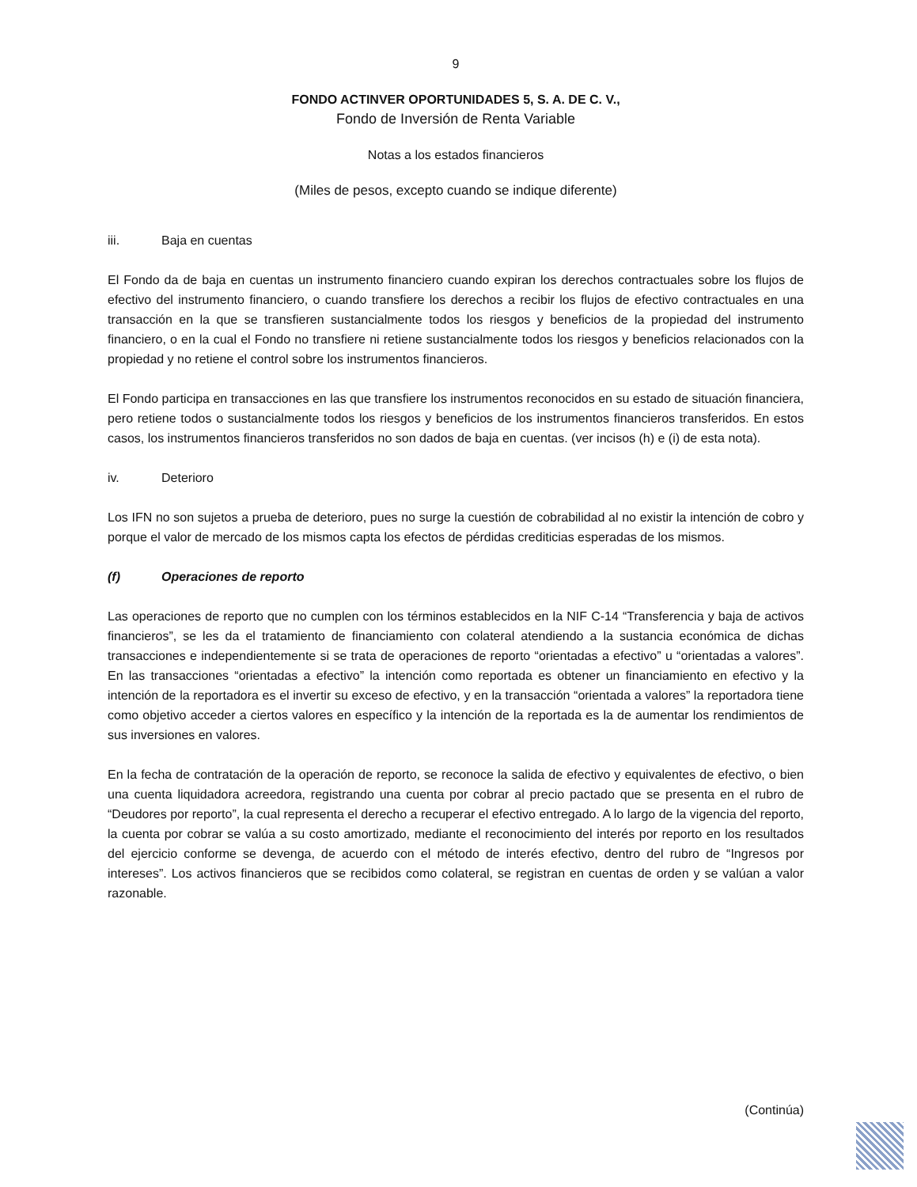9
FONDO ACTINVER OPORTUNIDADES 5, S. A. DE C. V.,
Fondo de Inversión de Renta Variable
Notas a los estados financieros
(Miles de pesos, excepto cuando se indique diferente)
iii. Baja en cuentas
El Fondo da de baja en cuentas un instrumento financiero cuando expiran los derechos contractuales sobre los flujos de efectivo del instrumento financiero, o cuando transfiere los derechos a recibir los flujos de efectivo contractuales en una transacción en la que se transfieren sustancialmente todos los riesgos y beneficios de la propiedad del instrumento financiero, o en la cual el Fondo no transfiere ni retiene sustancialmente todos los riesgos y beneficios relacionados con la propiedad y no retiene el control sobre los instrumentos financieros.
El Fondo participa en transacciones en las que transfiere los instrumentos reconocidos en su estado de situación financiera, pero retiene todos o sustancialmente todos los riesgos y beneficios de los instrumentos financieros transferidos. En estos casos, los instrumentos financieros transferidos no son dados de baja en cuentas. (ver incisos (h) e (i) de esta nota).
iv. Deterioro
Los IFN no son sujetos a prueba de deterioro, pues no surge la cuestión de cobrabilidad al no existir la intención de cobro y porque el valor de mercado de los mismos capta los efectos de pérdidas crediticias esperadas de los mismos.
(f) Operaciones de reporto
Las operaciones de reporto que no cumplen con los términos establecidos en la NIF C-14 “Transferencia y baja de activos financieros”, se les da el tratamiento de financiamiento con colateral atendiendo a la sustancia económica de dichas transacciones e independientemente si se trata de operaciones de reporto “orientadas a efectivo” u “orientadas a valores”. En las transacciones “orientadas a efectivo” la intención como reportada es obtener un financiamiento en efectivo y la intención de la reportadora es el invertir su exceso de efectivo, y en la transacción “orientada a valores” la reportadora tiene como objetivo acceder a ciertos valores en específico y la intención de la reportada es la de aumentar los rendimientos de sus inversiones en valores.
En la fecha de contratación de la operación de reporto, se reconoce la salida de efectivo y equivalentes de efectivo, o bien una cuenta liquidadora acreedora, registrando una cuenta por cobrar al precio pactado que se presenta en el rubro de “Deudores por reporto”, la cual representa el derecho a recuperar el efectivo entregado. A lo largo de la vigencia del reporto, la cuenta por cobrar se valúa a su costo amortizado, mediante el reconocimiento del interés por reporto en los resultados del ejercicio conforme se devenga, de acuerdo con el método de interés efectivo, dentro del rubro de “Ingresos por intereses”. Los activos financieros que se recibidos como colateral, se registran en cuentas de orden y se valúan a valor razonable.
(Continúa)